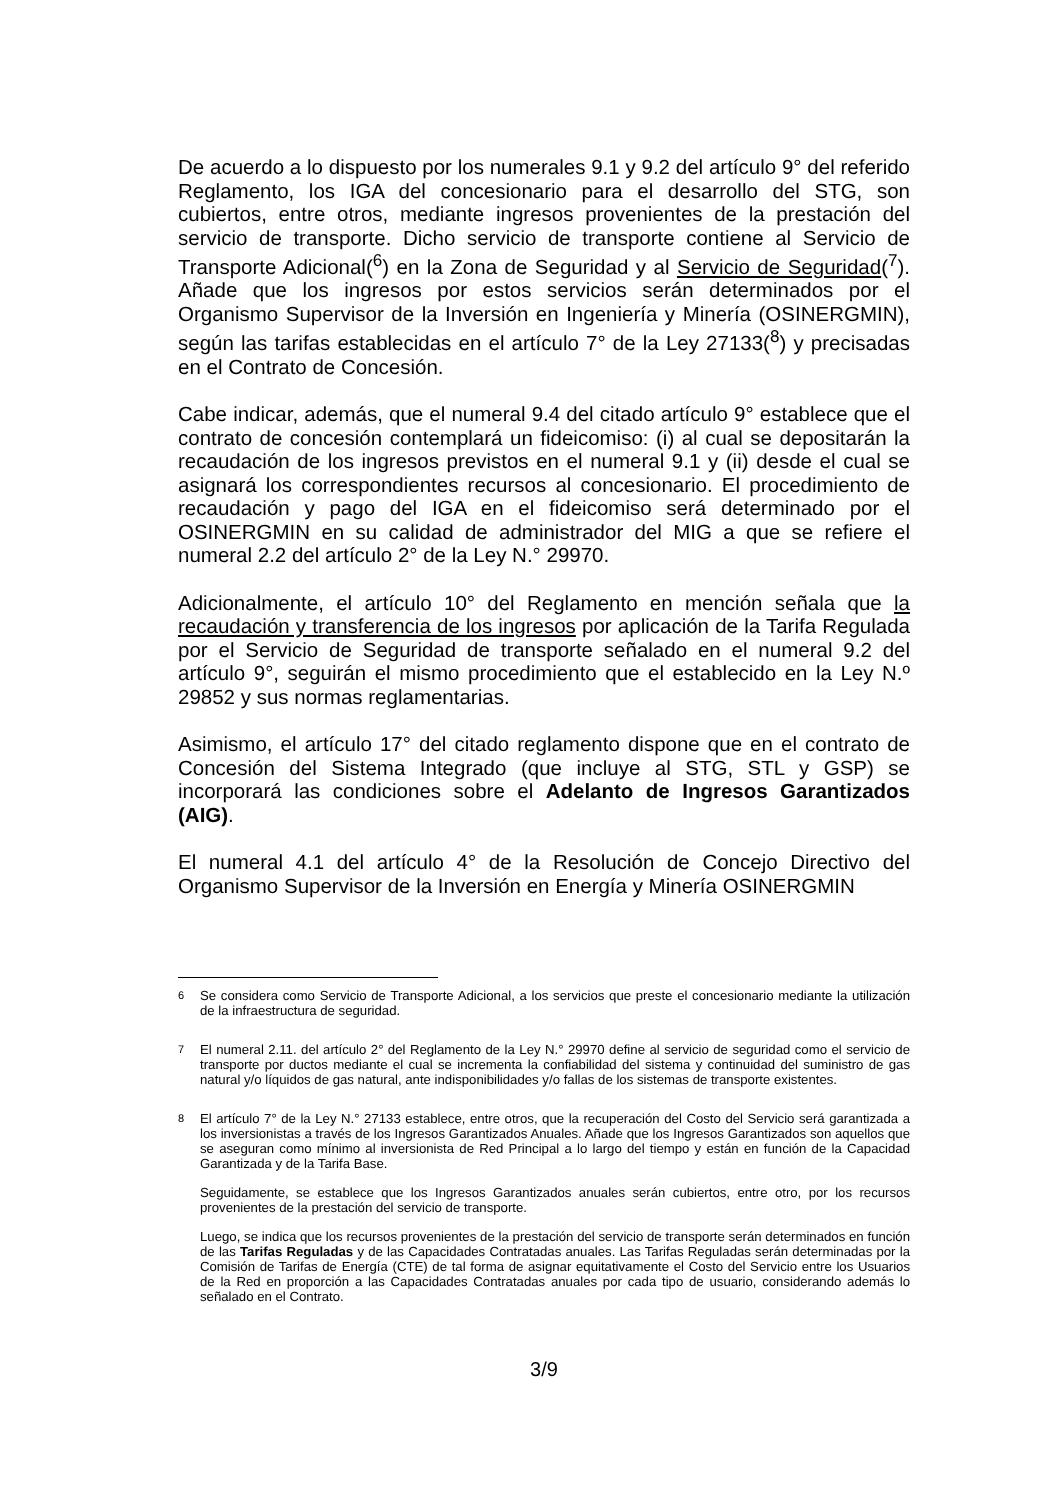De acuerdo a lo dispuesto por los numerales 9.1 y 9.2 del artículo 9° del referido Reglamento, los IGA del concesionario para el desarrollo del STG, son cubiertos, entre otros, mediante ingresos provenientes de la prestación del servicio de transporte. Dicho servicio de transporte contiene al Servicio de Transporte Adicional(<sup>6</sup>) en la Zona de Seguridad y al Servicio de Seguridad(<sup>7</sup>). Añade que los ingresos por estos servicios serán determinados por el Organismo Supervisor de la Inversión en Ingeniería y Minería (OSINERGMIN), según las tarifas establecidas en el artículo 7° de la Ley 27133(<sup>8</sup>) y precisadas en el Contrato de Concesión.
Cabe indicar, además, que el numeral 9.4 del citado artículo 9° establece que el contrato de concesión contemplará un fideicomiso: (i) al cual se depositarán la recaudación de los ingresos previstos en el numeral 9.1 y (ii) desde el cual se asignará los correspondientes recursos al concesionario. El procedimiento de recaudación y pago del IGA en el fideicomiso será determinado por el OSINERGMIN en su calidad de administrador del MIG a que se refiere el numeral 2.2 del artículo 2° de la Ley N.° 29970.
Adicionalmente, el artículo 10° del Reglamento en mención señala que la recaudación y transferencia de los ingresos por aplicación de la Tarifa Regulada por el Servicio de Seguridad de transporte señalado en el numeral 9.2 del artículo 9°, seguirán el mismo procedimiento que el establecido en la Ley N.º 29852 y sus normas reglamentarias.
Asimismo, el artículo 17° del citado reglamento dispone que en el contrato de Concesión del Sistema Integrado (que incluye al STG, STL y GSP) se incorporará las condiciones sobre el Adelanto de Ingresos Garantizados (AIG).
El numeral 4.1 del artículo 4° de la Resolución de Concejo Directivo del Organismo Supervisor de la Inversión en Energía y Minería OSINERGMIN
<sup>6</sup> Se considera como Servicio de Transporte Adicional, a los servicios que preste el concesionario mediante la utilización de la infraestructura de seguridad.
<sup>7</sup> El numeral 2.11. del artículo 2° del Reglamento de la Ley N.° 29970 define al servicio de seguridad como el servicio de transporte por ductos mediante el cual se incrementa la confiabilidad del sistema y continuidad del suministro de gas natural y/o líquidos de gas natural, ante indisponibilidades y/o fallas de los sistemas de transporte existentes.
<sup>8</sup> El artículo 7° de la Ley N.° 27133 establece, entre otros, que la recuperación del Costo del Servicio será garantizada a los inversionistas a través de los Ingresos Garantizados Anuales. Añade que los Ingresos Garantizados son aquellos que se aseguran como mínimo al inversionista de Red Principal a lo largo del tiempo y están en función de la Capacidad Garantizada y de la Tarifa Base.
Seguidamente, se establece que los Ingresos Garantizados anuales serán cubiertos, entre otro, por los recursos provenientes de la prestación del servicio de transporte.
Luego, se indica que los recursos provenientes de la prestación del servicio de transporte serán determinados en función de las Tarifas Reguladas y de las Capacidades Contratadas anuales. Las Tarifas Reguladas serán determinadas por la Comisión de Tarifas de Energía (CTE) de tal forma de asignar equitativamente el Costo del Servicio entre los Usuarios de la Red en proporción a las Capacidades Contratadas anuales por cada tipo de usuario, considerando además lo señalado en el Contrato.
3/9